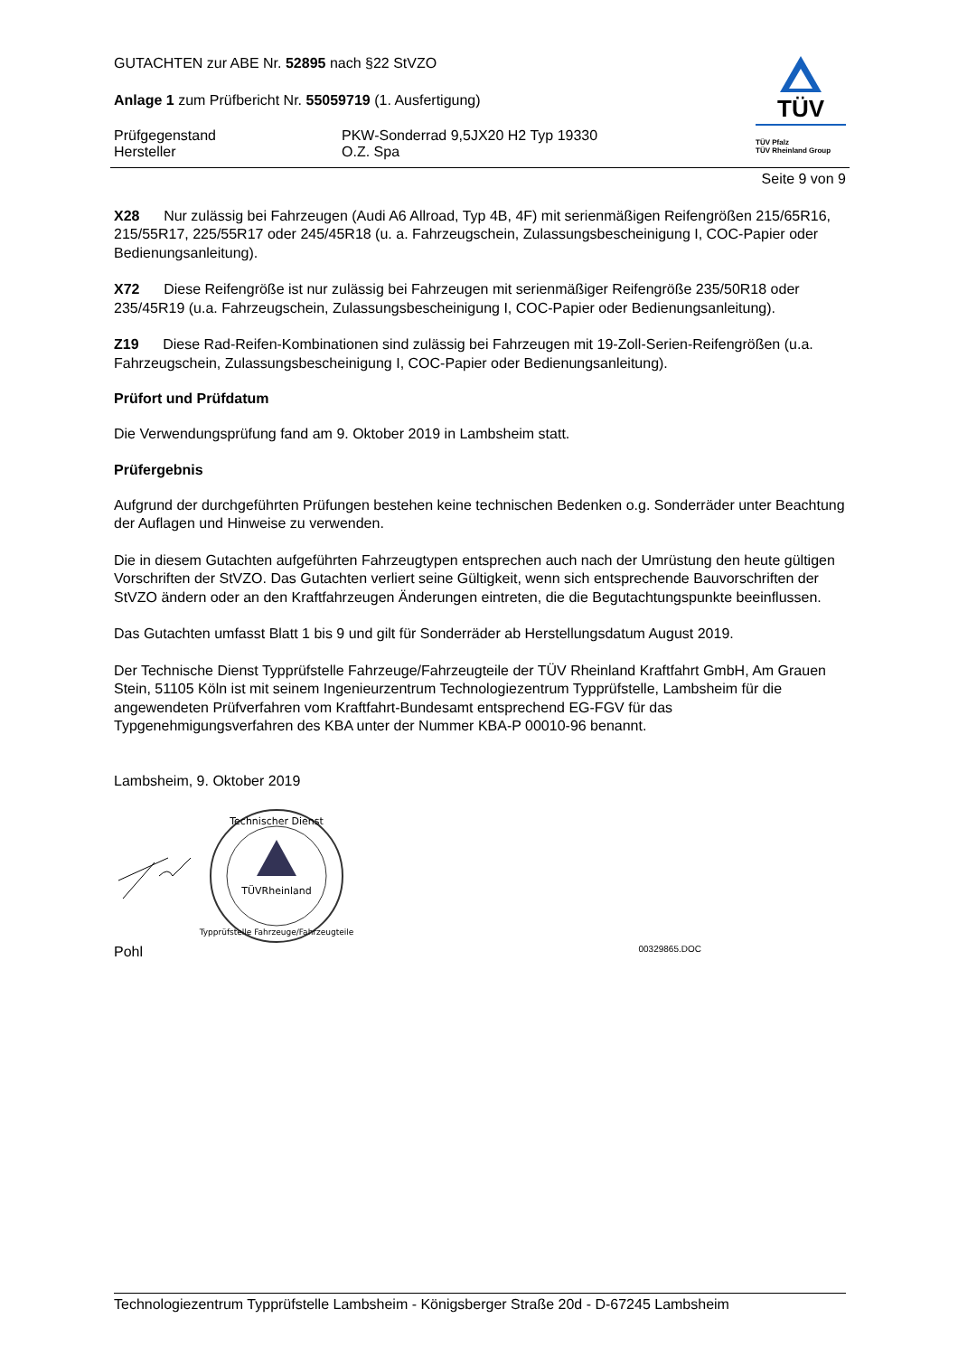GUTACHTEN zur ABE Nr. 52895 nach §22 StVZO
Anlage 1 zum Prüfbericht Nr. 55059719 (1. Ausfertigung)
Prüfgegenstand PKW-Sonderrad 9,5JX20 H2 Typ 19330
Hersteller O.Z. Spa
TÜV
TÜV Pfalz
TÜV Rheinland Group
Seite 9 von 9
X28 Nur zulässig bei Fahrzeugen (Audi A6 Allroad, Typ 4B, 4F) mit serienmäßigen Reifengrößen 215/65R16, 215/55R17, 225/55R17 oder 245/45R18 (u. a. Fahrzeugschein, Zulassungsbescheinigung I, COC-Papier oder Bedienungsanleitung).
X72 Diese Reifengröße ist nur zulässig bei Fahrzeugen mit serienmäßiger Reifengröße 235/50R18 oder 235/45R19 (u.a. Fahrzeugschein, Zulassungsbescheinigung I, COC-Papier oder Bedienungsanleitung).
Z19 Diese Rad-Reifen-Kombinationen sind zulässig bei Fahrzeugen mit 19-Zoll-Serien-Reifengrößen (u.a. Fahrzeugschein, Zulassungsbescheinigung I, COC-Papier oder Bedienungsanleitung).
Prüfort und Prüfdatum
Die Verwendungsprüfung fand am 9. Oktober 2019 in Lambsheim statt.
Prüfergebnis
Aufgrund der durchgeführten Prüfungen bestehen keine technischen Bedenken o.g. Sonderräder unter Beachtung der Auflagen und Hinweise zu verwenden.
Die in diesem Gutachten aufgeführten Fahrzeugtypen entsprechen auch nach der Umrüstung den heute gültigen Vorschriften der StVZO. Das Gutachten verliert seine Gültigkeit, wenn sich entsprechende Bauvorschriften der StVZO ändern oder an den Kraftfahrzeugen Änderungen eintreten, die die Begutachtungspunkte beeinflussen.
Das Gutachten umfasst Blatt 1 bis 9 und gilt für Sonderräder ab Herstellungsdatum August 2019.
Der Technische Dienst Typprüfstelle Fahrzeuge/Fahrzeugteile der TÜV Rheinland Kraftfahrt GmbH, Am Grauen Stein, 51105 Köln ist mit seinem Ingenieurzentrum Technologiezentrum Typprüfstelle, Lambsheim für die angewendeten Prüfverfahren vom Kraftfahrt-Bundesamt entsprechend EG-FGV für das Typgenehmigungsverfahren des KBA unter der Nummer KBA-P 00010-96 benannt.
Lambsheim, 9. Oktober 2019
TÜVRheinland
Technischer Dienst
Typprüfstelle Fahrzeuge/Fahrzeugteile
Pohl 00329865.DOC
Technologiezentrum Typprüfstelle Lambsheim - Königsberger Straße 20d - D-67245 Lambsheim